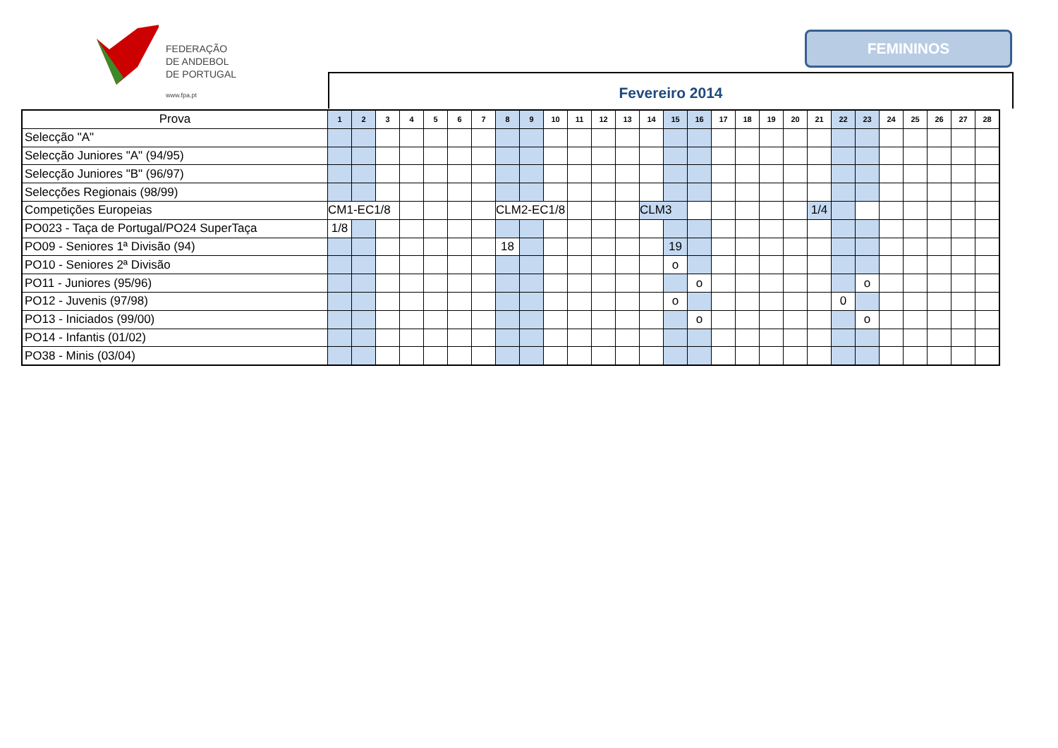FEDERAÇÃO
DE ANDEBOL
DE PORTUGAL
www.fpa.pt
FEMININOS
Fevereiro 2014
| Prova | 1 | 2 | 3 | 4 | 5 | 6 | 7 | 8 | 9 | 10 | 11 | 12 | 13 | 14 | 15 | 16 | 17 | 18 | 19 | 20 | 21 | 22 | 23 | 24 | 25 | 26 | 27 | 28 |
| --- | --- | --- | --- | --- | --- | --- | --- | --- | --- | --- | --- | --- | --- | --- | --- | --- | --- | --- | --- | --- | --- | --- | --- | --- | --- | --- | --- | --- |
| Selecção "A" | | | | | | | | | | | | | | | | | | | | | | | | | | | | |
| Selecção Juniores "A" (94/95) | | | | | | | | | | | | | | | | | | | | | | | | | | | | |
| Selecção Juniores "B" (96/97) | | | | | | | | | | | | | | | | | | | | | | | | | | | | |
| Selecções Regionais (98/99) | | | | | | | | | | | | | | | | | | | | | | | | | | | | |
| Competições Europeias | CM1-EC1/8 | | | | | | | CLM2-EC1/8 | | | | | | CLM3 | | | | | | | 1/4 | | | | | | | |
| PO023 - Taça de Portugal/PO24 SuperTaça | 1/8 | | | | | | | | | | | | | | | | | | | | | | | | | | | |
| PO09 - Seniores 1ª Divisão (94) | | | | | | | | 18 | | | | | | | 19 | | | | | | | | | | | | | |
| PO10 - Seniores 2ª Divisão | | | | | | | | | | | | | | | o | | | | | | | | | | | | | |
| PO11 - Juniores (95/96) | | | | | | | | | | | | | | | | o | | | | | | | o | | | | | |
| PO12 - Juvenis (97/98) | | | | | | | | | | | | | | | o | | | | | | | 0 | | | | | | |
| PO13 - Iniciados (99/00) | | | | | | | | | | | | | | | | o | | | | | | | o | | | | | |
| PO14 - Infantis (01/02) | | | | | | | | | | | | | | | | | | | | | | | | | | | | |
| PO38 - Minis (03/04) | | | | | | | | | | | | | | | | | | | | | | | | | | | | |